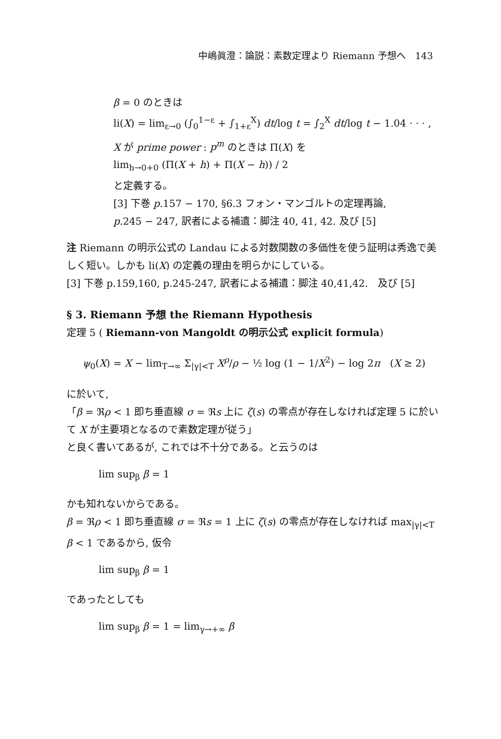中嶋眞澄：論説：素数定理より Riemann 予想へ　143
β = 0 のときは
li(X) = lim<sub>ε→0</sub> (∫<sub>0</sub><sup>1−ε</sup> + ∫<sub>1+ε</sub><sup>X</sup>) dt/log t = ∫<sub>2</sub><sup>X</sup> dt/log t − 1.04 · · · ,
X が prime power : p<sup>m</sup> のときは Π(X) を
lim<sub>h→0+0</sub> (Π(X + h) + Π(X − h)) / 2
と定義する。
[3] 下巻 p.157 − 170, §6.3 フォン・マンゴルトの定理再論,
p.245 − 247, 訳者による補遺：脚注 40, 41, 42. 及び [5]
注 Riemann の明示公式の Landau による対数関数の多価性を使う証明は秀逸で美しく短い。しかも li(X) の定義の理由を明らかにしている。
[3] 下巻 p.159,160, p.245-247, 訳者による補遺：脚注 40,41,42.　及び [5]
§ 3. Riemann 予想 the Riemann Hypothesis
定理 5 ( Riemann-von Mangoldt の明示公式 explicit formula)
ψ<sub>0</sub>(X) = X − lim<sub>T→∞</sub> Σ<sub>|γ|<T</sub> X<sup>ρ</sup>/ρ − ½ log (1 − 1/X<sup>2</sup>) − log 2π　(X ≥ 2)
に於いて,
「β = ℜρ < 1 即ち垂直線 σ = ℜs 上に ζ(s) の零点が存在しなければ定理 5 に於いて X が主要項となるので素数定理が従う」
と良く書いてあるが, これでは不十分である。と云うのは
lim sup<sub>β</sub> β = 1
かも知れないからである。
β = ℜρ < 1 即ち垂直線 σ = ℜs = 1 上に ζ(s) の零点が存在しなければ max<sub>|γ|<T</sub> β < 1 であるから, 仮令
lim sup<sub>β</sub> β = 1
であったとしても
lim sup<sub>β</sub> β = 1 = lim<sub>γ→+∞</sub> β